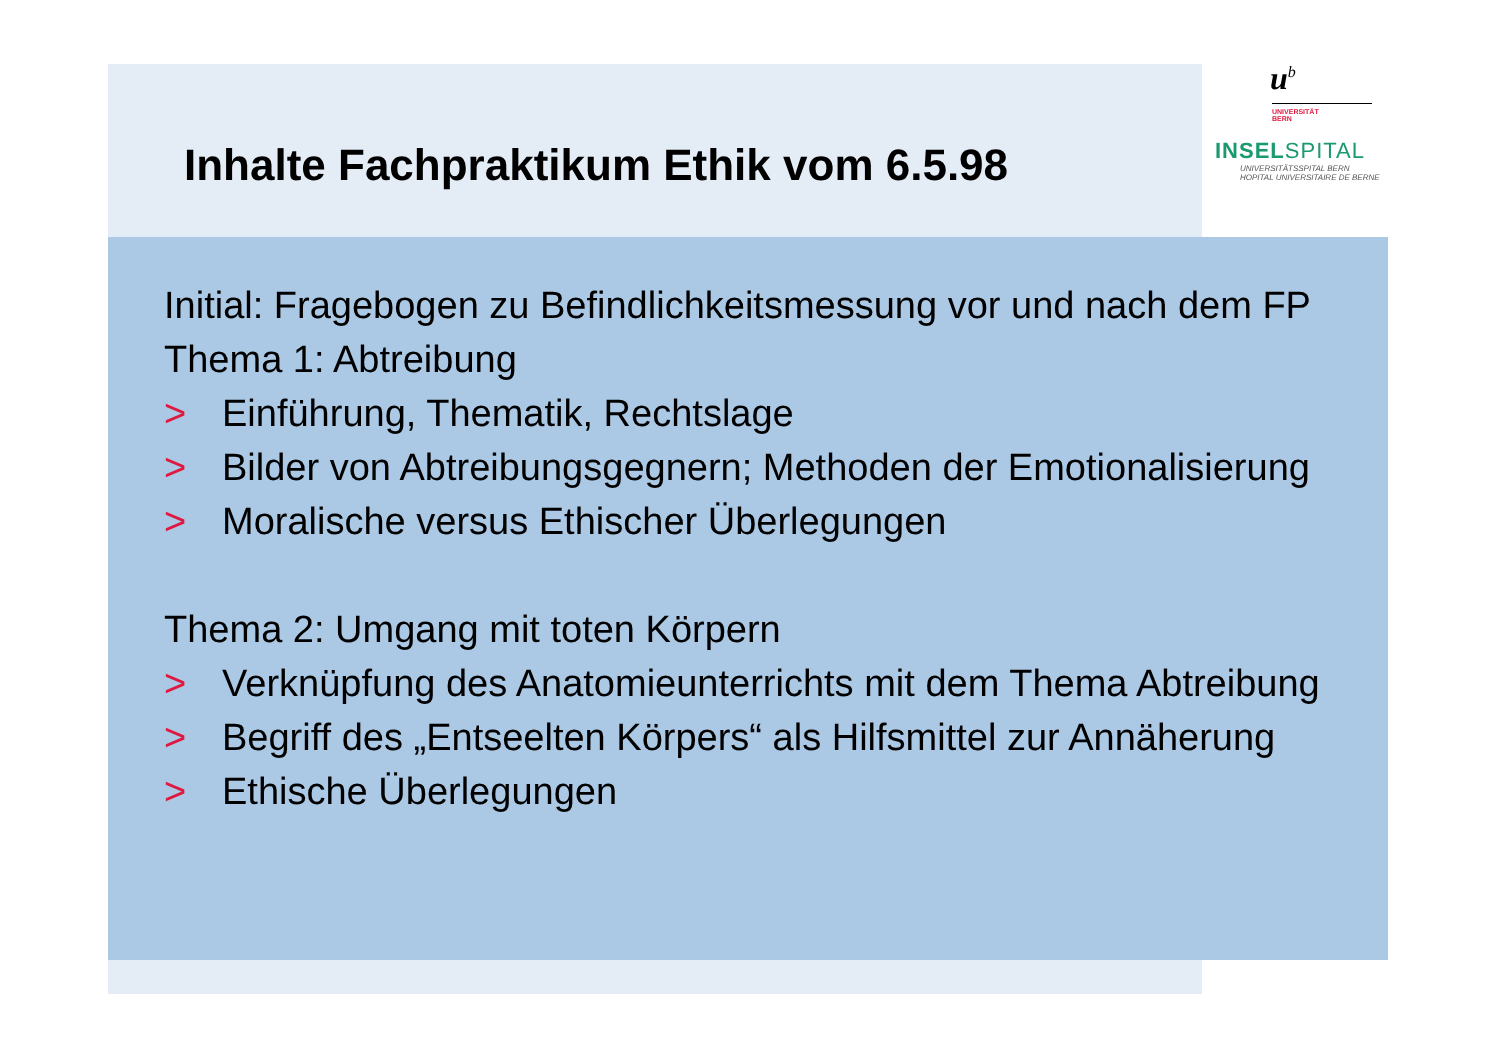Inhalte Fachpraktikum Ethik vom 6.5.98
u<sup>b</sup>
UNIVERSITÄT
BERN
INSELSPITAL
UNIVERSITÄTSSPITAL BERN
HOPITAL UNIVERSITAIRE DE BERNE
Initial: Fragebogen zu Befindlichkeitsmessung vor und nach dem FP
Thema 1: Abtreibung
> Einführung, Thematik, Rechtslage
> Bilder von Abtreibungsgegnern; Methoden der Emotionalisierung
> Moralische versus Ethischer Überlegungen
Thema 2: Umgang mit toten Körpern
> Verknüpfung des Anatomieunterrichts mit dem Thema Abtreibung
> Begriff des „Entseelten Körpers“ als Hilfsmittel zur Annäherung
> Ethische Überlegungen